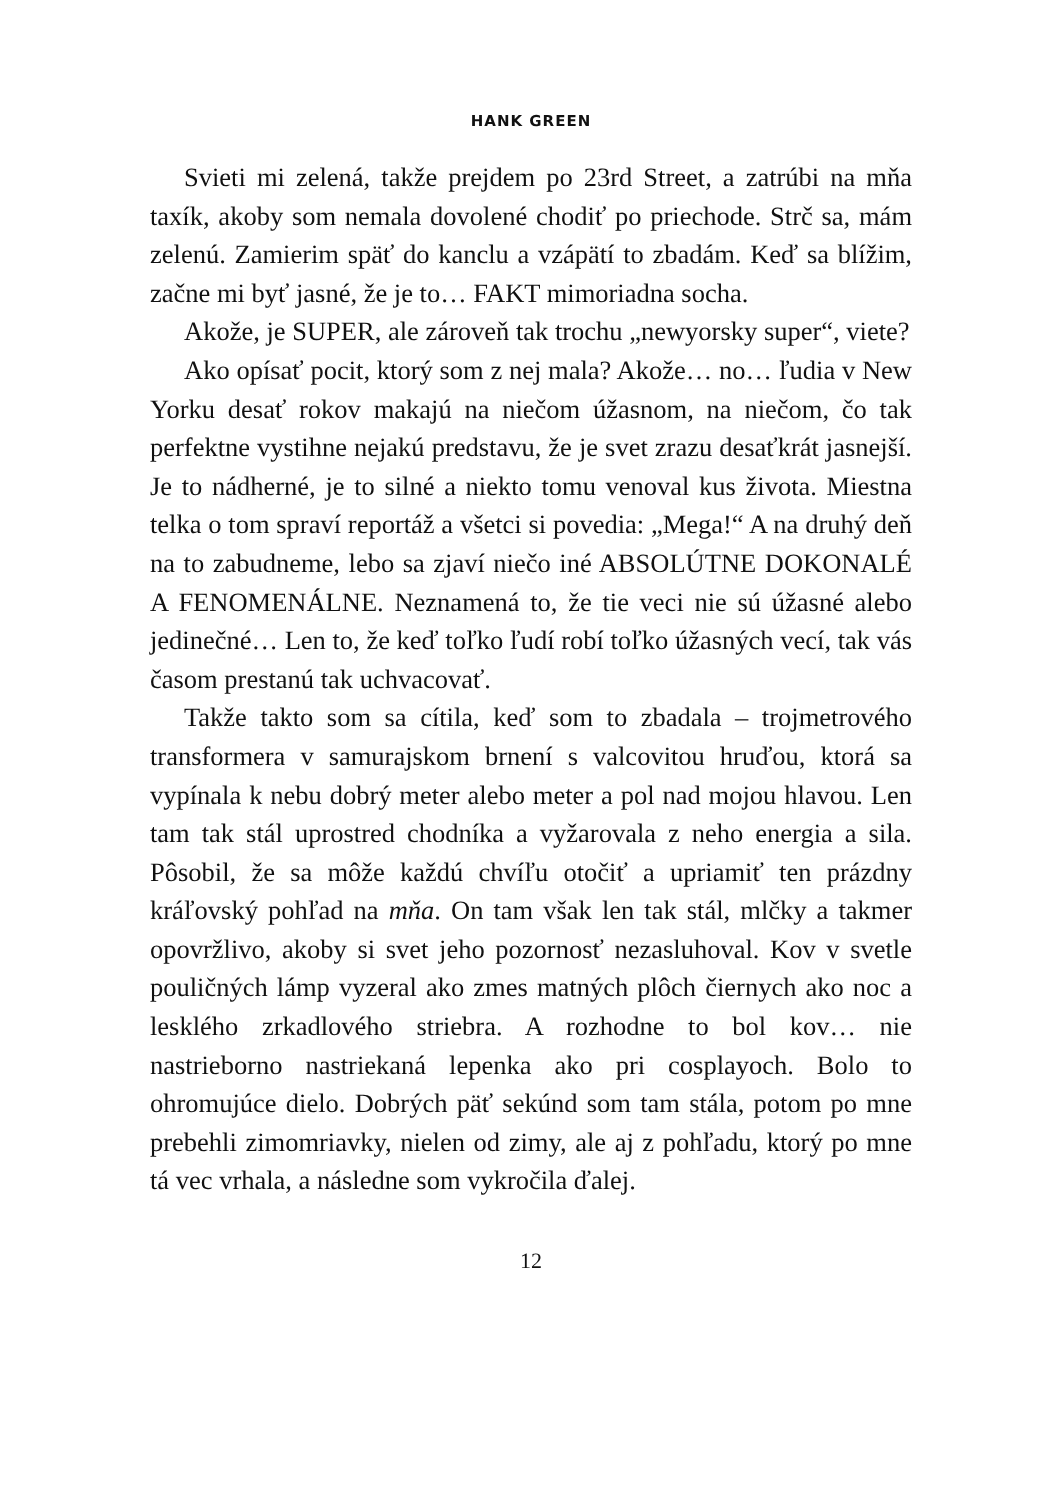HANK GREEN
Svieti mi zelená, takže prejdem po 23rd Street, a zatrúbi na mňa taxík, akoby som nemala dovolené chodiť po priechode. Strč sa, mám zelenú. Zamierim späť do kanclu a vzápätí to zbadám. Keď sa blížim, začne mi byť jasné, že je to… FAKT mimoriadna socha.
Akože, je SUPER, ale zároveň tak trochu „newyorsky super“, viete?
Ako opísať pocit, ktorý som z nej mala? Akože… no… ľudia v New Yorku desať rokov makajú na niečom úžasnom, na niečom, čo tak perfektne vystihne nejakú predstavu, že je svet zrazu desaťkrát jasnejší. Je to nádherné, je to silné a niekto tomu venoval kus života. Miestna telka o tom spraví reportáž a všetci si povedia: „Mega!“ A na druhý deň na to zabudneme, lebo sa zjaví niečo iné ABSOLÚTNE DOKONALÉ A FENOMENÁLNE. Neznamená to, že tie veci nie sú úžasné alebo jedinečné… Len to, že keď toľko ľudí robí toľko úžasných vecí, tak vás časom prestanú tak uchvacovať.
Takže takto som sa cítila, keď som to zbadala – trojmetrového transformera v samurajskom brnení s valcovitou hruďou, ktorá sa vypínala k nebu dobrý meter alebo meter a pol nad mojou hlavou. Len tam tak stál uprostred chodníka a vyžarovala z neho energia a sila. Pôsobil, že sa môže každú chvíľu otočiť a upriamiť ten prázdny kráľovský pohľad na mňa. On tam však len tak stál, mlčky a takmer opovržlivo, akoby si svet jeho pozornosť nezasluhoval. Kov v svetle pouličných lámp vyzeral ako zmes matných plôch čiernych ako noc a lesklého zrkadlového striebra. A rozhodne to bol kov… nie nastrieborno nastriekaná lepenka ako pri cosplayoch. Bolo to ohromujúce dielo. Dobrých päť sekúnd som tam stála, potom po mne prebehli zimomriavky, nielen od zimy, ale aj z pohľadu, ktorý po mne tá vec vrhala, a následne som vykročila ďalej.
12